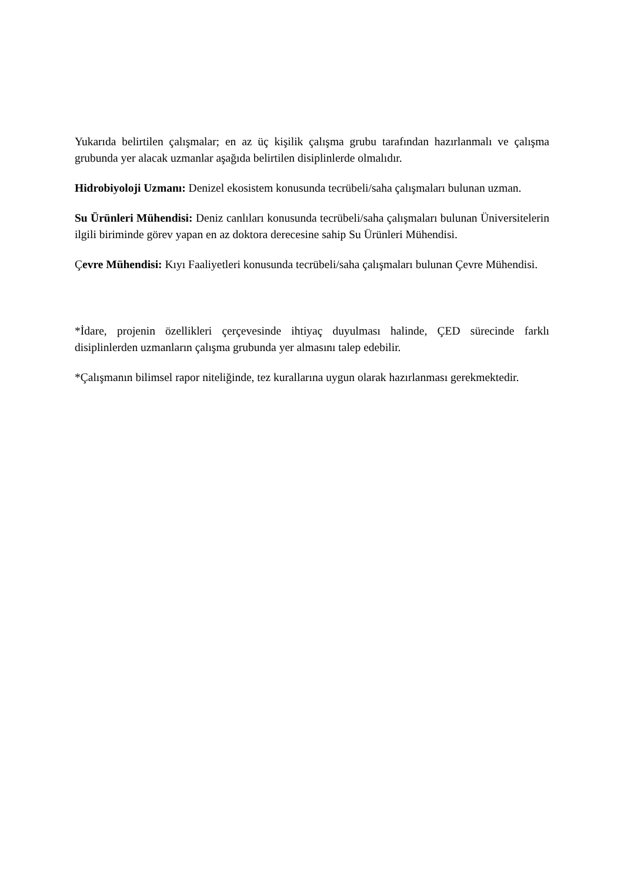Yukarıda belirtilen çalışmalar; en az üç kişilik çalışma grubu tarafından hazırlanmalı ve çalışma grubunda yer alacak uzmanlar aşağıda belirtilen disiplinlerde olmalıdır.
Hidrobiyoloji Uzmanı: Denizel ekosistem konusunda tecrübeli/saha çalışmaları bulunan uzman.
Su Ürünleri Mühendisi: Deniz canlıları konusunda tecrübeli/saha çalışmaları bulunan Üniversitelerin ilgili biriminde görev yapan en az doktora derecesine sahip Su Ürünleri Mühendisi.
Çevre Mühendisi: Kıyı Faaliyetleri konusunda tecrübeli/saha çalışmaları bulunan Çevre Mühendisi.
*İdare, projenin özellikleri çerçevesinde ihtiyaç duyulması halinde, ÇED sürecinde farklı disiplinlerden uzmanların çalışma grubunda yer almasını talep edebilir.
*Çalışmanın bilimsel rapor niteliğinde, tez kurallarına uygun olarak hazırlanması gerekmektedir.